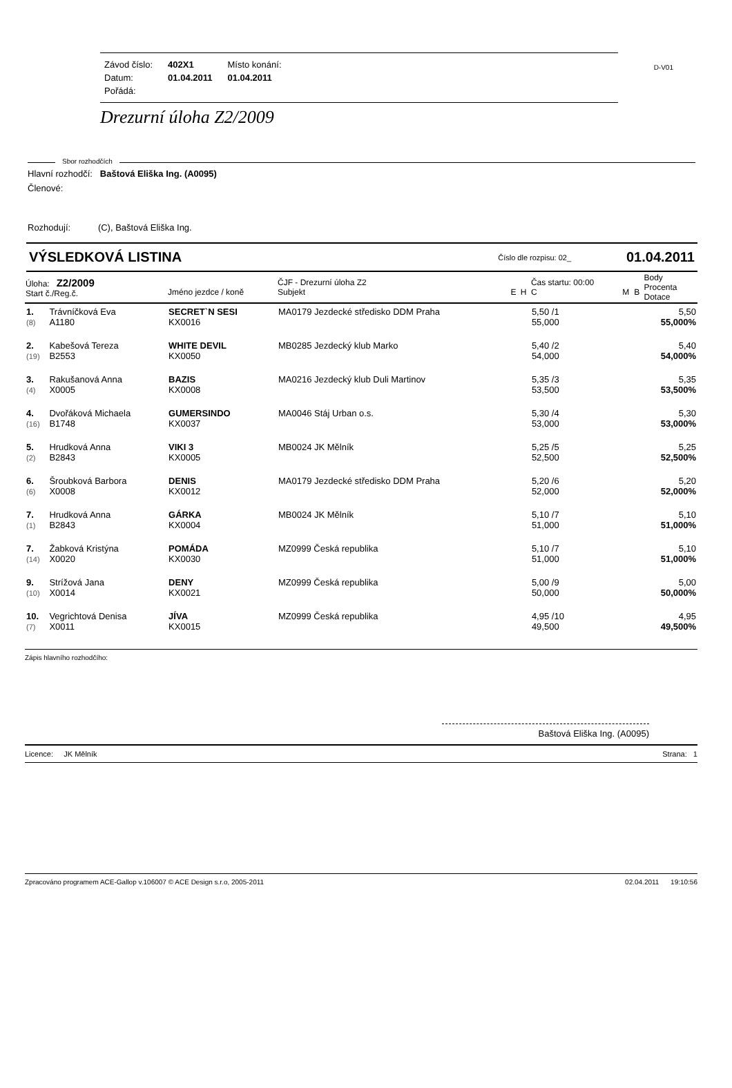D-V01
| Závod číslo: | 402X1 | Místo konání: |
| Datum: | 01.04.2011 | 01.04.2011 |
| Pořádá: | | |
Drezurní úloha Z2/2009
Sbor rozhodčích
Hlavní rozhodčí: Baštová Eliška Ing. (A0095)
Členové:
Rozhodují: (C), Baštová Eliška Ing.
VÝSLEDKOVÁ LISTINA Číslo dle rozpisu: 02_ 01.04.2011
| Úloha: Z2/2009 Start č./Reg.č. | | Jméno jezdce / koně | ČJF - Drezurní úloha Z2 Subjekt | E | H | Čas startu: 00:00 C | M | B | Body Procenta Dotace |
| --- | --- | --- | --- | --- | --- | --- | --- | --- | --- |
| 1. (8) | Trávníčková Eva A1180 | SECRET`N SESI KX0016 | MA0179 Jezdecké středisko DDM Praha | | | 5,50 /1 55,000 | | | 5,50 55,000% |
| 2. (19) | Kabešová Tereza B2553 | WHITE DEVIL KX0050 | MB0285 Jezdecký klub Marko | | | 5,40 /2 54,000 | | | 5,40 54,000% |
| 3. (4) | Rakušanová Anna X0005 | BAZIS KX0008 | MA0216 Jezdecký klub Duli Martinov | | | 5,35 /3 53,500 | | | 5,35 53,500% |
| 4. (16) | Dvořáková Michaela B1748 | GUMERSINDO KX0037 | MA0046 Stáj Urban o.s. | | | 5,30 /4 53,000 | | | 5,30 53,000% |
| 5. (2) | Hrudková Anna B2843 | VIKI 3 KX0005 | MB0024 JK Mělník | | | 5,25 /5 52,500 | | | 5,25 52,500% |
| 6. (6) | Šroubková Barbora X0008 | DENIS KX0012 | MA0179 Jezdecké středisko DDM Praha | | | 5,20 /6 52,000 | | | 5,20 52,000% |
| 7. (1) | Hrudková Anna B2843 | GÁRKA KX0004 | MB0024 JK Mělník | | | 5,10 /7 51,000 | | | 5,10 51,000% |
| 7. (14) | Žabková Kristýna X0020 | POMÁDA KX0030 | MZ0999 Česká republika | | | 5,10 /7 51,000 | | | 5,10 51,000% |
| 9. (10) | Strížová Jana X0014 | DENY KX0021 | MZ0999 Česká republika | | | 5,00 /9 50,000 | | | 5,00 50,000% |
| 10. (7) | Vegrichtová Denisa X0011 | JÍVA KX0015 | MZ0999 Česká republika | | | 4,95 /10 49,500 | | | 4,95 49,500% |
Zápis hlavního rozhodčího:
Baštová Eliška Ing. (A0095)
Licence: JK Mělník Strana: 1
Zpracováno programem ACE-Gallop v.106007 © ACE Design s.r.o, 2005-2011 02.04.2011 19:10:56